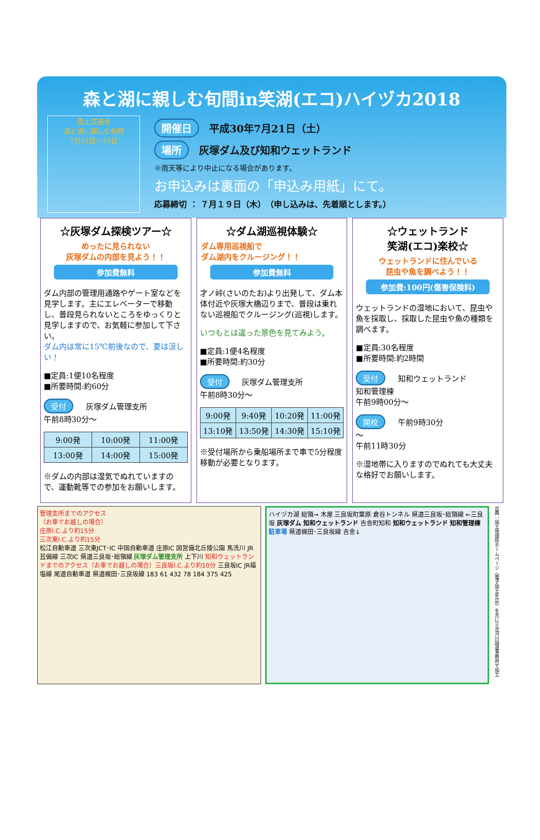森と湖に親しむ旬間in笑湖(エコ)ハイヅカ2018
国土交通省
森と湖に親しむ旬間
7月21日～31日
開催日 平成30年7月21日（土）
場所 灰塚ダム及び知和ウェットランド
※雨天等により中止になる場合があります。
お申込みは裏面の「申込み用紙」にて。
応募締切 ： ７月１９日（木）　（申し込みは、先着順とします。）
☆灰塚ダム探検ツアー☆
めったに見られない
灰塚ダムの内部を見よう！！
参加費無料
ダム内部の管理用通路やゲート室などを見学します。主にエレベーターで移動し、普段見られないところをゆっくりと見学しますので、お気軽に参加して下さい。
ダム内は常に15℃前後なので、夏は涼しい！
■定員:1便10名程度
■所要時間:約60分
受付 灰塚ダム管理支所
午前8時30分～
| 9:00発 | 10:00発 | 11:00発 |
| 13:00発 | 14:00発 | 15:00発 |
※ダムの内部は湿気でぬれていますので、運動靴等での参加をお願いします。
☆ダム湖巡視体験☆
ダム専用巡視船で
ダム湖内をクルージング！！
参加費無料
才ノ峠(さいのたお)より出発して、ダム本体付近や灰塚大橋辺りまで、普段は乗れない巡視船でクルージング(巡視)します。
いつもとは違った景色を見てみよう。
■定員:1便4名程度
■所要時間:約30分
受付 灰塚ダム管理支所
午前8時30分～
| 9:00発 | 9:40発 | 10:20発 | 11:00発 |
| 13:10発 | 13:50発 | 14:30発 | 15:10発 |
※受付場所から乗船場所まで車で5分程度移動が必要となります。
☆ウェットランド
笑湖(エコ)楽校☆
ウェットランドに住んでいる
昆虫や魚を調べよう！！
参加費:100円(傷害保険料)
ウェットランドの湿地において、昆虫や魚を採取し、採取した昆虫や魚の種類を調べます。
■定員:30名程度
■所要時間:約2時間
受付 知和ウェットランド
知和管理棟
午前9時00分～
開校 午前9時30分
～
午前11時30分
※湿地帯に入りますのでぬれても大丈夫な格好でお願いします。
管理支所までのアクセス
（お車でお越しの場合）
庄原I.C.より約15分
三次東I.C.より約15分
松江自動車道 三次東JCT･IC 中国自動車道 庄原IC 国営備北丘陵公園 馬洗川 JR芸備線 三次IC 県道三良坂･総領線 灰塚ダム管理支所 上下川 知和ウェットランドまでのアクセス（お車でお越しの場合）三良坂I.C.より約10分 三良坂IC JR福塩線 尾道自動車道 県道梶田･三良坂線 183 61 432 78 184 375 425
ハイヅカ湖 総領→ 木屋 三良坂町粟原 倉谷トンネル 県道三良坂･総領線 ←三良坂 灰塚ダム 知和ウェットランド 吉舎町知和 知和ウェットランド 知和管理棟 駐車場 県道梶田･三良坂線 吉舎↓
出典：国土地理院ホームページ（電子国土WEB）を元に三次河川国道事務所で加工